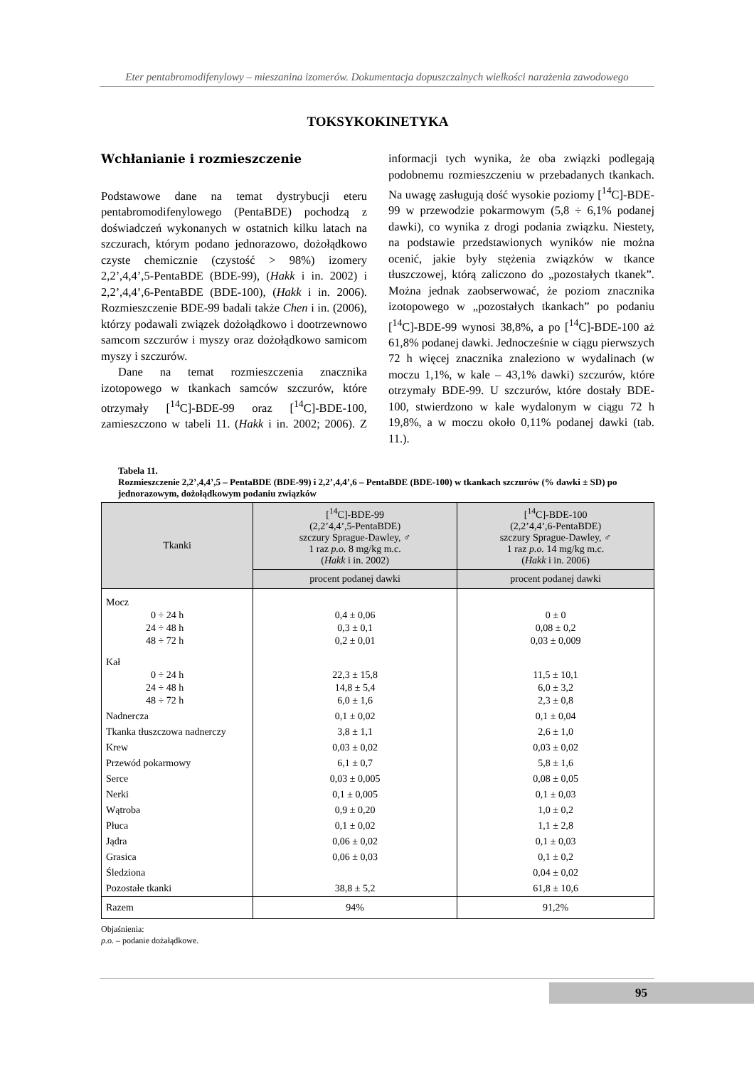Eter pentabromodifenylowy – mieszanina izomerów. Dokumentacja dopuszczalnych wielkości narażenia zawodowego
TOKSYKOKINETYKA
Wchłanianie i rozmieszczenie
Podstawowe dane na temat dystrybucji eteru pentabromodifenylowego (PentaBDE) pochodzą z doświadczeń wykonanych w ostatnich kilku latach na szczurach, którym podano jednorazowo, dożołądkowo czyste chemicznie (czystość > 98%) izomery 2,2’,4,4’,5-PentaBDE (BDE-99), (Hakk i in. 2002) i 2,2’,4,4’,6-PentaBDE (BDE-100), (Hakk i in. 2006). Rozmieszczenie BDE-99 badali także Chen i in. (2006), którzy podawali związek dożołądkowo i dootrzewnowo samcom szczurów i myszy oraz dożołądkowo samicom myszy i szczurów.
Dane na temat rozmieszczenia znacznika izotopowego w tkankach samców szczurów, które otrzymały [<sup>14</sup>C]-BDE-99 oraz [<sup>14</sup>C]-BDE-100, zamieszczono w tabeli 11. (Hakk i in. 2002; 2006). Z informacji tych wynika, że oba związki podlegają podobnemu rozmieszczeniu w przebadanych tkankach. Na uwagę zasługują dość wysokie poziomy [<sup>14</sup>C]-BDE-99 w przewodzie pokarmowym (5,8 ÷ 6,1% podanej dawki), co wynika z drogi podania związku. Niestety, na podstawie przedstawionych wyników nie można ocenić, jakie były stężenia związków w tkance tłuszczowej, którą zaliczono do „pozostałych tkanek”. Można jednak zaobserwować, że poziom znacznika izotopowego w „pozostałych tkankach” po podaniu [<sup>14</sup>C]-BDE-99 wynosi 38,8%, a po [<sup>14</sup>C]-BDE-100 aż 61,8% podanej dawki. Jednocześnie w ciągu pierwszych 72 h więcej znacznika znaleziono w wydalinach (w moczu 1,1%, w kale – 43,1% dawki) szczurów, które otrzymały BDE-99. U szczurów, które dostały BDE-100, stwierdzono w kale wydalonym w ciągu 72 h 19,8%, a w moczu około 0,11% podanej dawki (tab. 11.).
Tabela 11.
Rozmieszczenie 2,2’,4,4’,5 – PentaBDE (BDE-99) i 2,2’,4,4’,6 – PentaBDE (BDE-100) w tkankach szczurów (% dawki ± SD) po jednorazowym, dożołądkowym podaniu związków
| Tkanki | [<sup>14</sup>C]-BDE-99 (2,2’4,4’,5-PentaBDE) szczury Sprague-Dawley, ♂ 1 raz p.o. 8 mg/kg m.c. ( Hakk i in. 2002) | [<sup>14</sup>C]-BDE-100 (2,2’4,4’,6-PentaBDE) szczury Sprague-Dawley, ♂ 1 raz p.o. 14 mg/kg m.c. ( Hakk i in. 2006) |
| --- | --- | --- |
| | procent podanej dawki | procent podanej dawki |
| Mocz 0 ÷ 24 h 24 ÷ 48 h 48 ÷ 72 h | 0,4 ± 0,06 0,3 ± 0,1 0,2 ± 0,01 | 0 ± 0 0,08 ± 0,2 0,03 ± 0,009 |
| Kał 0 ÷ 24 h 24 ÷ 48 h 48 ÷ 72 h | 22,3 ± 15,8 14,8 ± 5,4 6,0 ± 1,6 | 11,5 ± 10,1 6,0 ± 3,2 2,3 ± 0,8 |
| Nadnercza | 0,1 ± 0,02 | 0,1 ± 0,04 |
| Tkanka tłuszczowa nadnerczy | 3,8 ± 1,1 | 2,6 ± 1,0 |
| Krew | 0,03 ± 0,02 | 0,03 ± 0,02 |
| Przewód pokarmowy | 6,1 ± 0,7 | 5,8 ± 1,6 |
| Serce | 0,03 ± 0,005 | 0,08 ± 0,05 |
| Nerki | 0,1 ± 0,005 | 0,1 ± 0,03 |
| Wątroba | 0,9 ± 0,20 | 1,0 ± 0,2 |
| Płuca | 0,1 ± 0,02 | 1,1 ± 2,8 |
| Jądra | 0,06 ± 0,02 | 0,1 ± 0,03 |
| Grasica | 0,06 ± 0,03 | 0,1 ± 0,2 |
| Śledziona | | 0,04 ± 0,02 |
| Pozostałe tkanki | 38,8 ± 5,2 | 61,8 ± 10,6 |
| Razem | 94% | 91,2% |
Objaśnienia:
p.o. – podanie dożałądkowe.
95